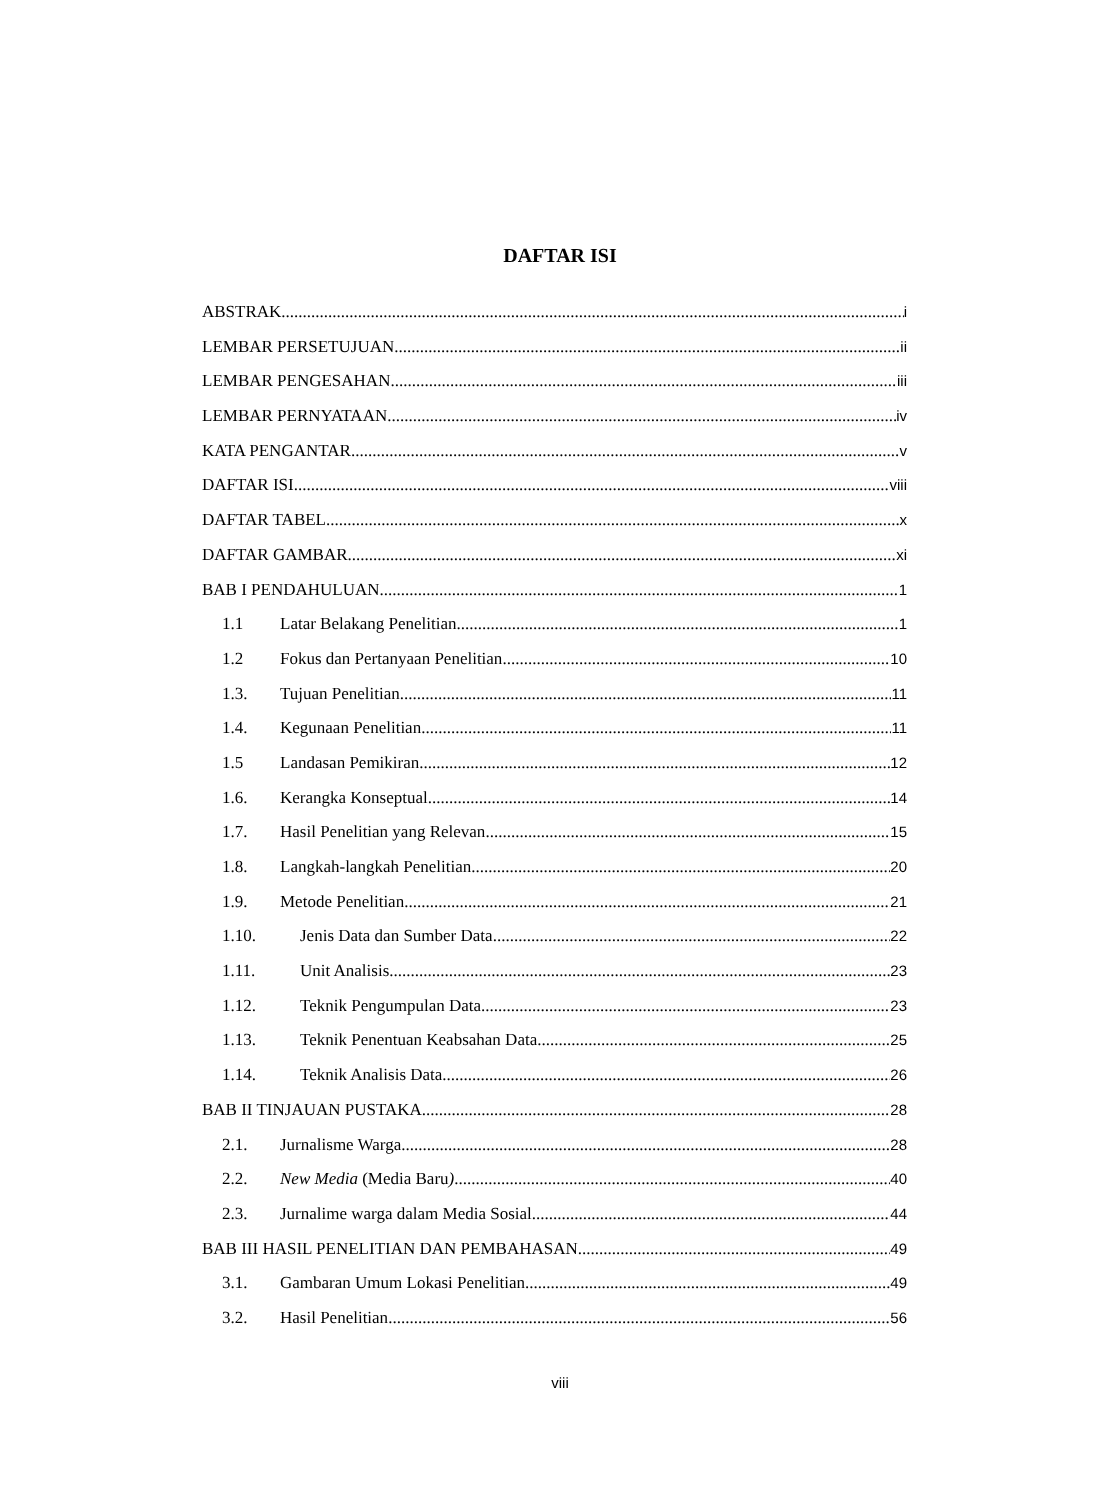DAFTAR ISI
ABSTRAK i
LEMBAR PERSETUJUAN ii
LEMBAR PENGESAHAN iii
LEMBAR PERNYATAAN iv
KATA PENGANTAR v
DAFTAR ISI viii
DAFTAR TABEL x
DAFTAR GAMBAR xi
BAB I PENDAHULUAN 1
1.1 Latar Belakang Penelitian 1
1.2 Fokus dan Pertanyaan Penelitian 10
1.3. Tujuan Penelitian 11
1.4. Kegunaan Penelitian 11
1.5 Landasan Pemikiran 12
1.6. Kerangka Konseptual 14
1.7. Hasil Penelitian yang Relevan 15
1.8. Langkah-langkah Penelitian 20
1.9. Metode Penelitian 21
1.10. Jenis Data dan Sumber Data 22
1.11. Unit Analisis 23
1.12. Teknik Pengumpulan Data 23
1.13. Teknik Penentuan Keabsahan Data 25
1.14. Teknik Analisis Data 26
BAB II TINJAUAN PUSTAKA 28
2.1. Jurnalisme Warga 28
2.2. New Media (Media Baru) 40
2.3. Jurnalime warga dalam Media Sosial 44
BAB III HASIL PENELITIAN DAN PEMBAHASAN 49
3.1. Gambaran Umum Lokasi Penelitian 49
3.2. Hasil Penelitian 56
viii